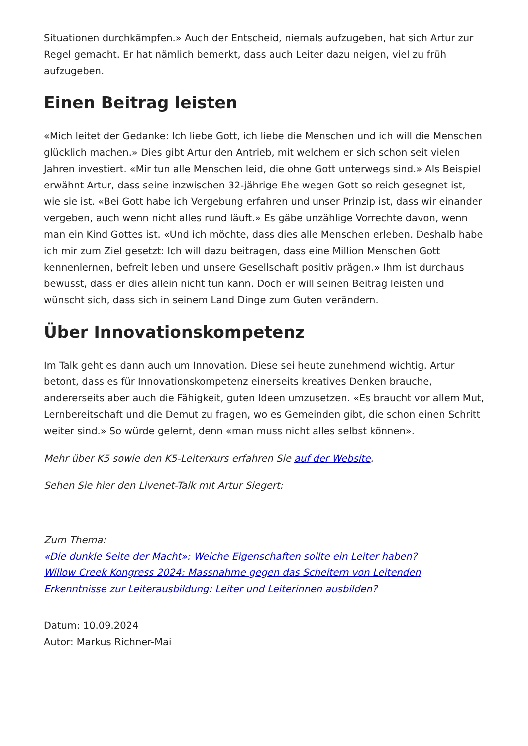Situationen durchkämpfen.» Auch der Entscheid, niemals aufzugeben, hat sich Artur zur Regel gemacht. Er hat nämlich bemerkt, dass auch Leiter dazu neigen, viel zu früh aufzugeben.
Einen Beitrag leisten
«Mich leitet der Gedanke: Ich liebe Gott, ich liebe die Menschen und ich will die Menschen glücklich machen.» Dies gibt Artur den Antrieb, mit welchem er sich schon seit vielen Jahren investiert. «Mir tun alle Menschen leid, die ohne Gott unterwegs sind.» Als Beispiel erwähnt Artur, dass seine inzwischen 32-jährige Ehe wegen Gott so reich gesegnet ist, wie sie ist. «Bei Gott habe ich Vergebung erfahren und unser Prinzip ist, dass wir einander vergeben, auch wenn nicht alles rund läuft.» Es gäbe unzählige Vorrechte davon, wenn man ein Kind Gottes ist. «Und ich möchte, dass dies alle Menschen erleben. Deshalb habe ich mir zum Ziel gesetzt: Ich will dazu beitragen, dass eine Million Menschen Gott kennenlernen, befreit leben und unsere Gesellschaft positiv prägen.» Ihm ist durchaus bewusst, dass er dies allein nicht tun kann. Doch er will seinen Beitrag leisten und wünscht sich, dass sich in seinem Land Dinge zum Guten verändern.
Über Innovationskompetenz
Im Talk geht es dann auch um Innovation. Diese sei heute zunehmend wichtig. Artur betont, dass es für Innovationskompetenz einerseits kreatives Denken brauche, andererseits aber auch die Fähigkeit, guten Ideen umzusetzen. «Es braucht vor allem Mut, Lernbereitschaft und die Demut zu fragen, wo es Gemeinden gibt, die schon einen Schritt weiter sind.» So würde gelernt, denn «man muss nicht alles selbst können».
Mehr über K5 sowie den K5-Leiterkurs erfahren Sie auf der Website.
Sehen Sie hier den Livenet-Talk mit Artur Siegert:
Zum Thema:
«Die dunkle Seite der Macht»: Welche Eigenschaften sollte ein Leiter haben?
Willow Creek Kongress 2024: Massnahme gegen das Scheitern von Leitenden
Erkenntnisse zur Leiterausbildung: Leiter und Leiterinnen ausbilden?
Datum: 10.09.2024
Autor: Markus Richner-Mai